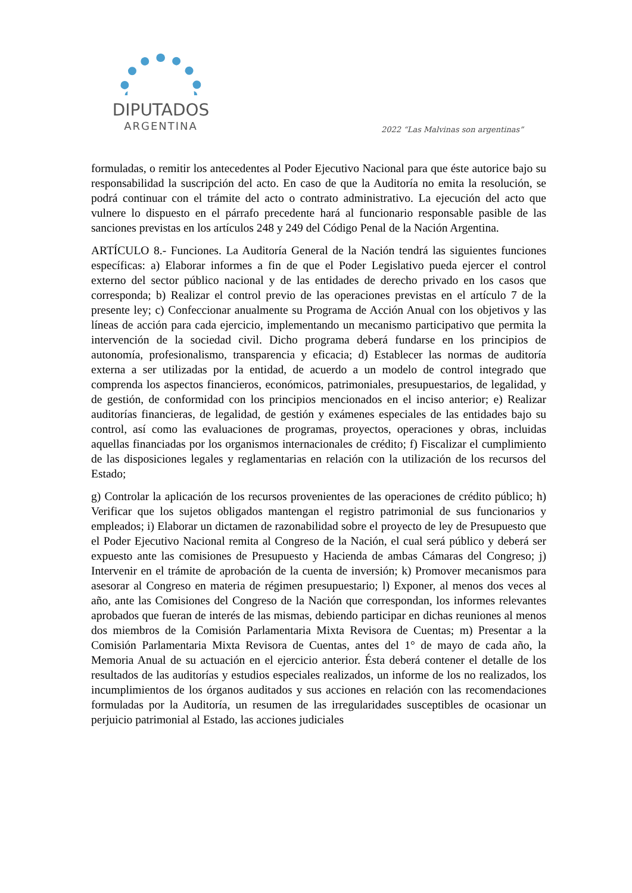DIPUTADOS
ARGENTINA
2022 “Las Malvinas son argentinas”
formuladas, o remitir los antecedentes al Poder Ejecutivo Nacional para que éste autorice bajo su responsabilidad la suscripción del acto. En caso de que la Auditoría no emita la resolución, se podrá continuar con el trámite del acto o contrato administrativo. La ejecución del acto que vulnere lo dispuesto en el párrafo precedente hará al funcionario responsable pasible de las sanciones previstas en los artículos 248 y 249 del Código Penal de la Nación Argentina.
ARTÍCULO 8.- Funciones. La Auditoría General de la Nación tendrá las siguientes funciones específicas: a) Elaborar informes a fin de que el Poder Legislativo pueda ejercer el control externo del sector público nacional y de las entidades de derecho privado en los casos que corresponda; b) Realizar el control previo de las operaciones previstas en el artículo 7 de la presente ley; c) Confeccionar anualmente su Programa de Acción Anual con los objetivos y las líneas de acción para cada ejercicio, implementando un mecanismo participativo que permita la intervención de la sociedad civil. Dicho programa deberá fundarse en los principios de autonomía, profesionalismo, transparencia y eficacia; d) Establecer las normas de auditoría externa a ser utilizadas por la entidad, de acuerdo a un modelo de control integrado que comprenda los aspectos financieros, económicos, patrimoniales, presupuestarios, de legalidad, y de gestión, de conformidad con los principios mencionados en el inciso anterior; e) Realizar auditorías financieras, de legalidad, de gestión y exámenes especiales de las entidades bajo su control, así como las evaluaciones de programas, proyectos, operaciones y obras, incluidas aquellas financiadas por los organismos internacionales de crédito; f) Fiscalizar el cumplimiento de las disposiciones legales y reglamentarias en relación con la utilización de los recursos del Estado;
g) Controlar la aplicación de los recursos provenientes de las operaciones de crédito público; h) Verificar que los sujetos obligados mantengan el registro patrimonial de sus funcionarios y empleados; i) Elaborar un dictamen de razonabilidad sobre el proyecto de ley de Presupuesto que el Poder Ejecutivo Nacional remita al Congreso de la Nación, el cual será público y deberá ser expuesto ante las comisiones de Presupuesto y Hacienda de ambas Cámaras del Congreso; j) Intervenir en el trámite de aprobación de la cuenta de inversión; k) Promover mecanismos para asesorar al Congreso en materia de régimen presupuestario; l) Exponer, al menos dos veces al año, ante las Comisiones del Congreso de la Nación que correspondan, los informes relevantes aprobados que fueran de interés de las mismas, debiendo participar en dichas reuniones al menos dos miembros de la Comisión Parlamentaria Mixta Revisora de Cuentas; m) Presentar a la Comisión Parlamentaria Mixta Revisora de Cuentas, antes del 1° de mayo de cada año, la Memoria Anual de su actuación en el ejercicio anterior. Ésta deberá contener el detalle de los resultados de las auditorías y estudios especiales realizados, un informe de los no realizados, los incumplimientos de los órganos auditados y sus acciones en relación con las recomendaciones formuladas por la Auditoría, un resumen de las irregularidades susceptibles de ocasionar un perjuicio patrimonial al Estado, las acciones judiciales